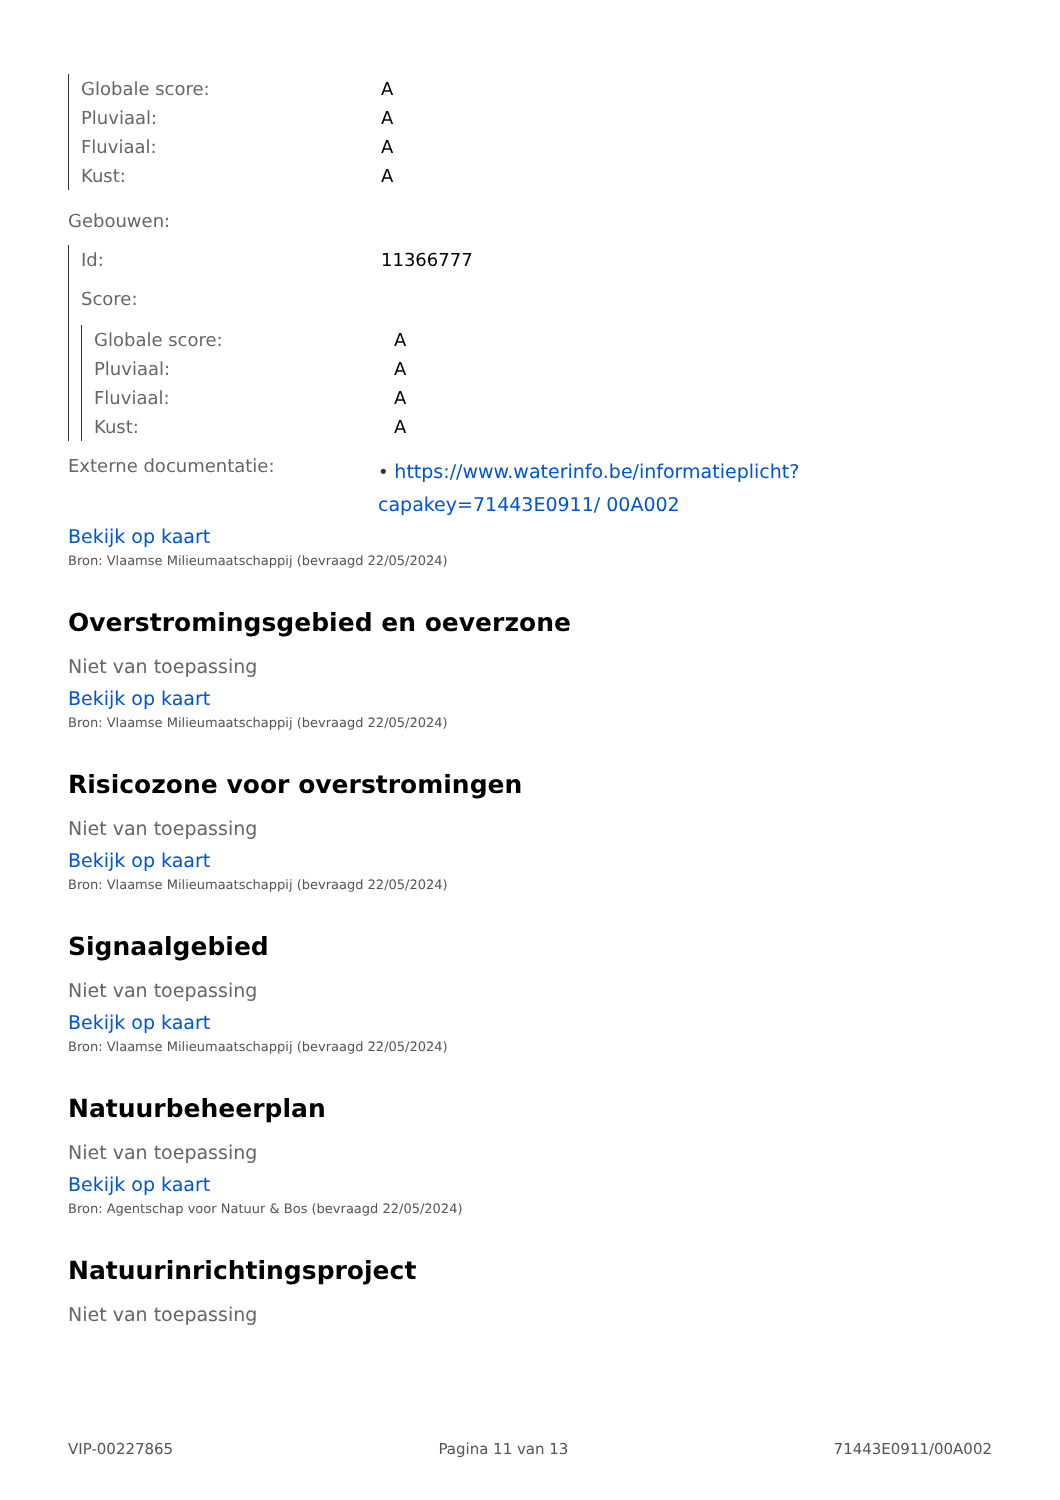| Globale score: | A |
| Pluviaal: | A |
| Fluviaal: | A |
| Kust: | A |
Gebouwen:
| Id: | 11366777 |
| Score: | |
| Globale score: | A |
| Pluviaal: | A |
| Fluviaal: | A |
| Kust: | A |
| Externe documentatie: | • https://www.waterinfo.be/informatieplicht?capakey=71443E0911/ 00A002 |
Bekijk op kaart
Bron: Vlaamse Milieumaatschappij (bevraagd 22/05/2024)
Overstromingsgebied en oeverzone
Niet van toepassing
Bekijk op kaart
Bron: Vlaamse Milieumaatschappij (bevraagd 22/05/2024)
Risicozone voor overstromingen
Niet van toepassing
Bekijk op kaart
Bron: Vlaamse Milieumaatschappij (bevraagd 22/05/2024)
Signaalgebied
Niet van toepassing
Bekijk op kaart
Bron: Vlaamse Milieumaatschappij (bevraagd 22/05/2024)
Natuurbeheerplan
Niet van toepassing
Bekijk op kaart
Bron: Agentschap voor Natuur & Bos (bevraagd 22/05/2024)
Natuurinrichtingsproject
Niet van toepassing
VIP-00227865 Pagina 11 van 13 71443E0911/00A002